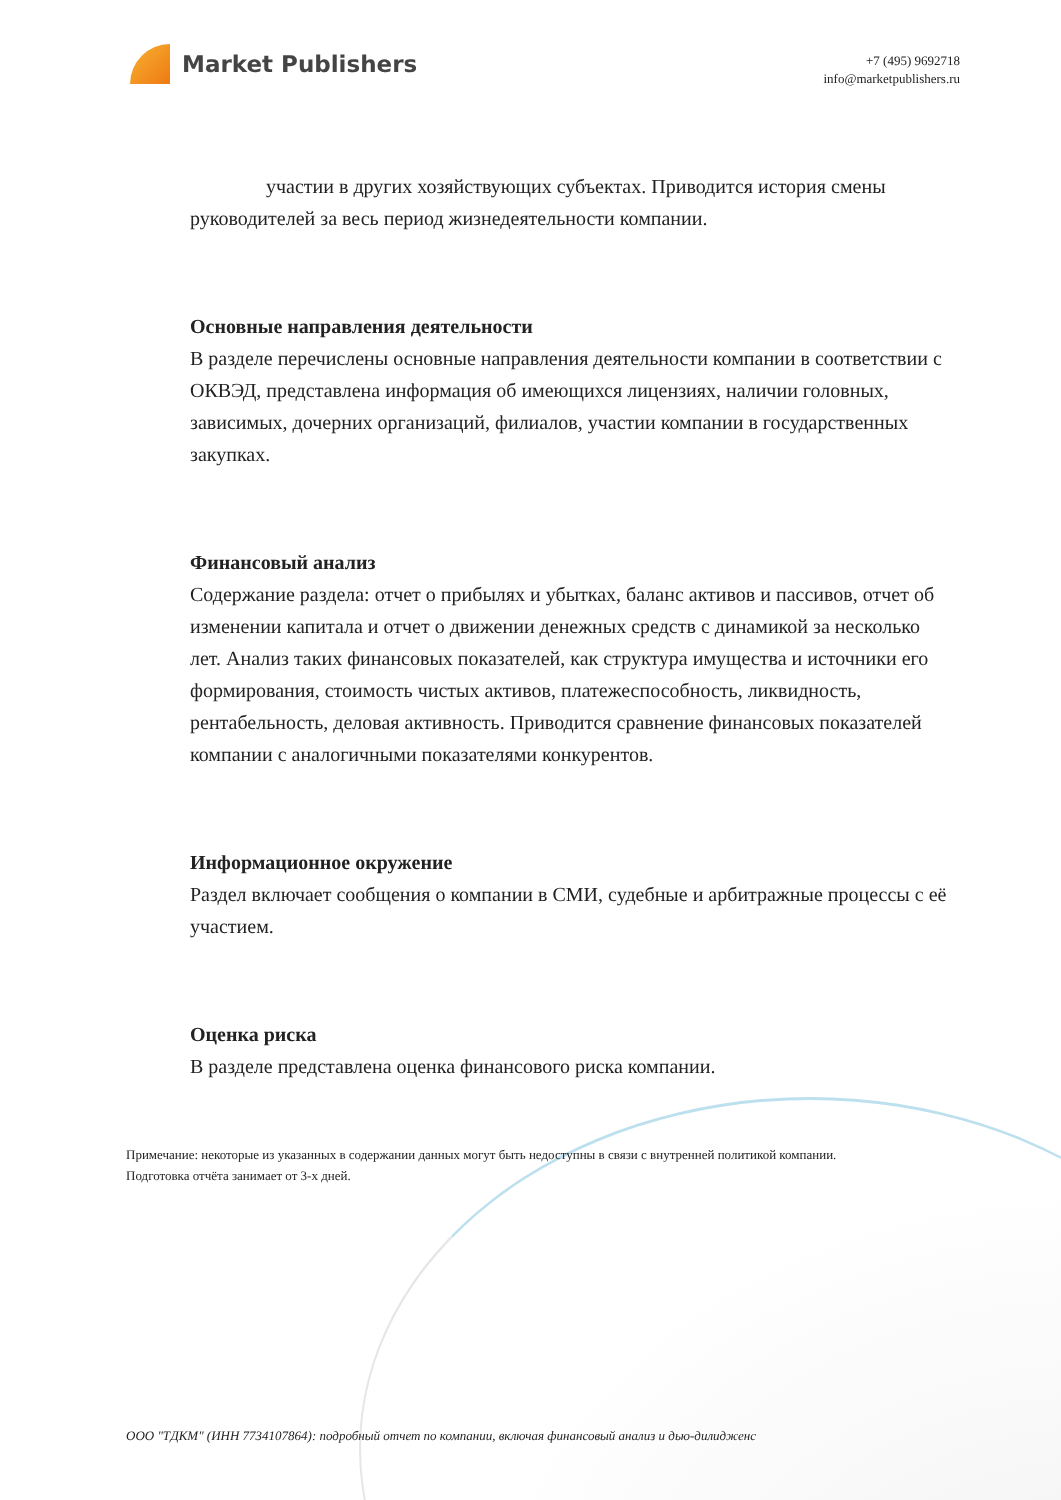Market Publishers
+7 (495) 9692718
info@marketpublishers.ru
участии в других хозяйствующих субъектах. Приводится история смены руководителей за весь период жизнедеятельности компании.
Основные направления деятельности
В разделе перечислены основные направления деятельности компании в соответствии с ОКВЭД, представлена информация об имеющихся лицензиях, наличии головных, зависимых, дочерних организаций, филиалов, участии компании в государственных закупках.
Финансовый анализ
Содержание раздела: отчет о прибылях и убытках, баланс активов и пассивов, отчет об изменении капитала и отчет о движении денежных средств с динамикой за несколько лет. Анализ таких финансовых показателей, как структура имущества и источники его формирования, стоимость чистых активов, платежеспособность, ликвидность, рентабельность, деловая активность. Приводится сравнение финансовых показателей компании с аналогичными показателями конкурентов.
Информационное окружение
Раздел включает сообщения о компании в СМИ, судебные и арбитражные процессы с её участием.
Оценка риска
В разделе представлена оценка финансового риска компании.
Примечание: некоторые из указанных в содержании данных могут быть недоступны в связи с внутренней политикой компании.
Подготовка отчёта занимает от 3-х дней.
ООО "ТДКМ" (ИНН 7734107864): подробный отчет по компании, включая финансовый анализ и дью-дилидженс